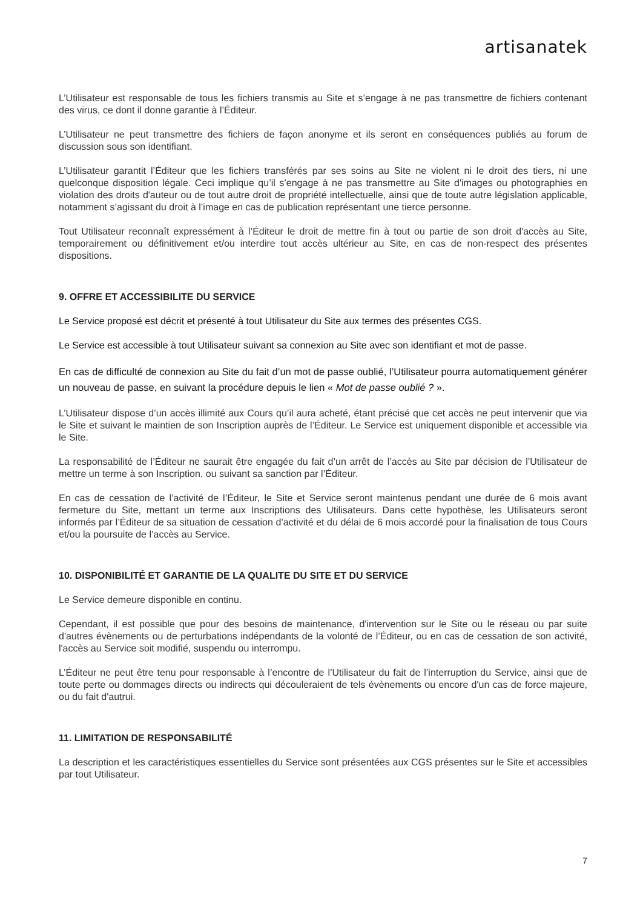artisanatek
L’Utilisateur est responsable de tous les fichiers transmis au Site et s’engage à ne pas transmettre de fichiers contenant des virus, ce dont il donne garantie à l’Éditeur.
L’Utilisateur ne peut transmettre des fichiers de façon anonyme et ils seront en conséquences publiés au forum de discussion sous son identifiant.
L’Utilisateur garantit l’Éditeur que les fichiers transférés par ses soins au Site ne violent ni le droit des tiers, ni une quelconque disposition légale. Ceci implique qu’il s’engage à ne pas transmettre au Site d'images ou photographies en violation des droits d'auteur ou de tout autre droit de propriété intellectuelle, ainsi que de toute autre législation applicable, notamment s’agissant du droit à l’image en cas de publication représentant une tierce personne.
Tout Utilisateur reconnaît expressément à l’Éditeur le droit de mettre fin à tout ou partie de son droit d'accès au Site, temporairement ou définitivement et/ou interdire tout accès ultérieur au Site, en cas de non-respect des présentes dispositions.
9. OFFRE ET ACCESSIBILITE DU SERVICE
Le Service proposé est décrit et présenté à tout Utilisateur du Site aux termes des présentes CGS.
Le Service est accessible à tout Utilisateur suivant sa connexion au Site avec son identifiant et mot de passe.
En cas de difficulté de connexion au Site du fait d’un mot de passe oublié, l’Utilisateur pourra automatiquement générer un nouveau de passe, en suivant la procédure depuis le lien « Mot de passe oublié ? ».
L’Utilisateur dispose d’un accès illimité aux Cours qu’il aura acheté, étant précisé que cet accès ne peut intervenir que via le Site et suivant le maintien de son Inscription auprès de l’Éditeur. Le Service est uniquement disponible et accessible via le Site.
La responsabilité de l’Éditeur ne saurait être engagée du fait d’un arrêt de l’accès au Site par décision de l’Utilisateur de mettre un terme à son Inscription, ou suivant sa sanction par l’Éditeur.
En cas de cessation de l’activité de l’Éditeur, le Site et Service seront maintenus pendant une durée de 6 mois avant fermeture du Site, mettant un terme aux Inscriptions des Utilisateurs. Dans cette hypothèse, les Utilisateurs seront informés par l’Éditeur de sa situation de cessation d’activité et du délai de 6 mois accordé pour la finalisation de tous Cours et/ou la poursuite de l’accès au Service.
10. DISPONIBILITÉ ET GARANTIE DE LA QUALITE DU SITE ET DU SERVICE
Le Service demeure disponible en continu.
Cependant, il est possible que pour des besoins de maintenance, d'intervention sur le Site ou le réseau ou par suite d'autres évènements ou de perturbations indépendants de la volonté de l’Éditeur, ou en cas de cessation de son activité, l'accès au Service soit modifié, suspendu ou interrompu.
L’Éditeur ne peut être tenu pour responsable à l’encontre de l’Utilisateur du fait de l’interruption du Service, ainsi que de toute perte ou dommages directs ou indirects qui découleraient de tels évènements ou encore d'un cas de force majeure, ou du fait d'autrui.
11. LIMITATION DE RESPONSABILITÉ
La description et les caractéristiques essentielles du Service sont présentées aux CGS présentes sur le Site et accessibles par tout Utilisateur.
7